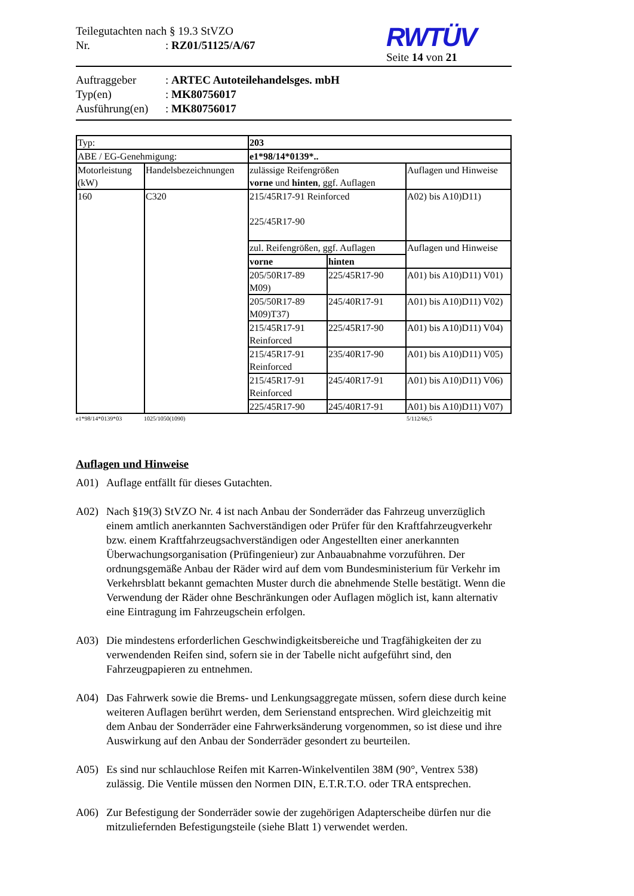Teilegutachten nach § 19.3 StVZO
Nr.: RZ01/51125/A/67
RWTÜV
Seite 14 von 21
Auftraggeber: ARTEC Autoteilehandelsges. mbH
Typ(en): MK80756017
Ausführung(en): MK80756017
| Typ: | | 203 | | |
| ABE / EG-Genehmigung: | | e1*98/14*0139*.. | | |
| Motorleistung (kW) | Handelsbezeichnungen | zulässige Reifengrößen vorne und hinten , ggf. Auflagen | | Auflagen und Hinweise |
| 160 | C320 | 215/45R17-91 Reinforced 225/45R17-90 | | A02) bis A10)D11) |
| | | zul. Reifengrößen, ggf. Auflagen | | Auflagen und Hinweise |
| | | vorne | hinten | |
| | | 205/50R17-89 M09) | 225/45R17-90 | A01) bis A10)D11) V01) |
| | | 205/50R17-89 M09)T37) | 245/40R17-91 | A01) bis A10)D11) V02) |
| | | 215/45R17-91 Reinforced | 225/45R17-90 | A01) bis A10)D11) V04) |
| | | 215/45R17-91 Reinforced | 235/40R17-90 | A01) bis A10)D11) V05) |
| | | 215/45R17-91 Reinforced | 245/40R17-91 | A01) bis A10)D11) V06) |
| | | 225/45R17-90 | 245/40R17-91 | A01) bis A10)D11) V07) |
e1*98/14*0139*03 1025/1050(1090) 5/112/66,5
Auflagen und Hinweise
A01) Auflage entfällt für dieses Gutachten.
A02) Nach §19(3) StVZO Nr. 4 ist nach Anbau der Sonderräder das Fahrzeug unverzüglich einem amtlich anerkannten Sachverständigen oder Prüfer für den Kraftfahrzeugverkehr bzw. einem Kraftfahrzeugsachverständigen oder Angestellten einer anerkannten Überwachungsorganisation (Prüfingenieur) zur Anbauabnahme vorzuführen. Der ordnungsgemäße Anbau der Räder wird auf dem vom Bundesministerium für Verkehr im Verkehrsblatt bekannt gemachten Muster durch die abnehmende Stelle bestätigt. Wenn die Verwendung der Räder ohne Beschränkungen oder Auflagen möglich ist, kann alternativ eine Eintragung im Fahrzeugschein erfolgen.
A03) Die mindestens erforderlichen Geschwindigkeitsbereiche und Tragfähigkeiten der zu verwendenden Reifen sind, sofern sie in der Tabelle nicht aufgeführt sind, den Fahrzeugpapieren zu entnehmen.
A04) Das Fahrwerk sowie die Brems- und Lenkungsaggregate müssen, sofern diese durch keine weiteren Auflagen berührt werden, dem Serienstand entsprechen. Wird gleichzeitig mit dem Anbau der Sonderräder eine Fahrwerksänderung vorgenommen, so ist diese und ihre Auswirkung auf den Anbau der Sonderräder gesondert zu beurteilen.
A05) Es sind nur schlauchlose Reifen mit Karren-Winkelventilen 38M (90°, Ventrex 538) zulässig. Die Ventile müssen den Normen DIN, E.T.R.T.O. oder TRA entsprechen.
A06) Zur Befestigung der Sonderräder sowie der zugehörigen Adapterscheibe dürfen nur die mitzuliefernden Befestigungsteile (siehe Blatt 1) verwendet werden.